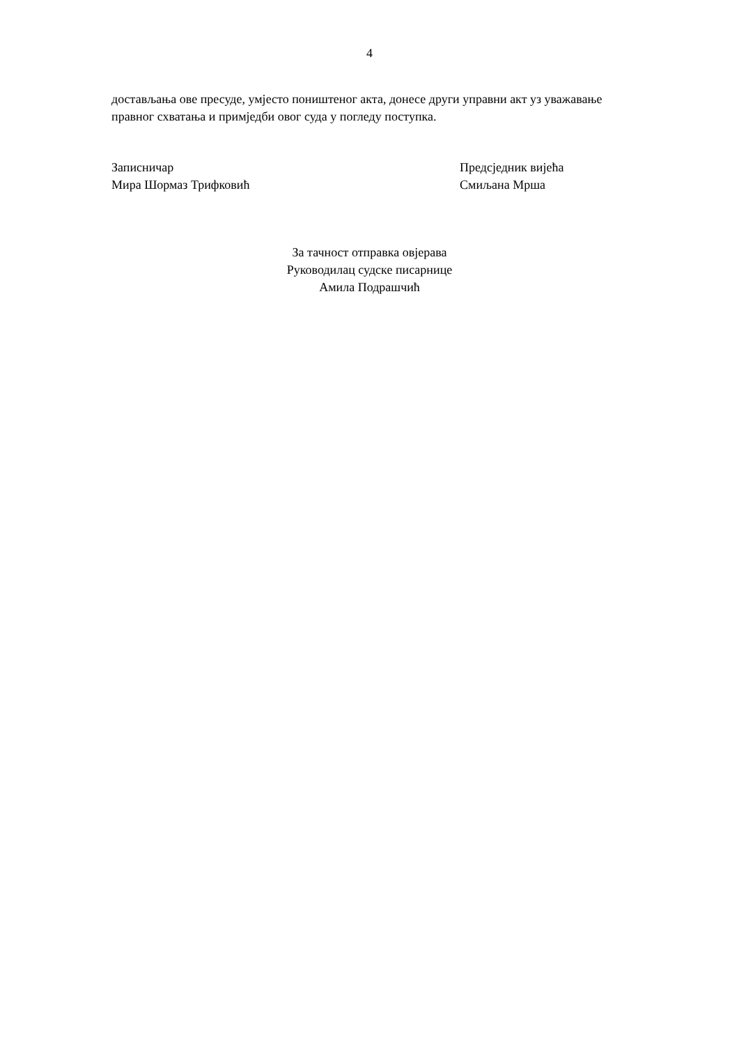4
достављања ове пресуде, умјесто поништеног акта, донесе други управни акт уз уважавање правног схватања и примједби овог суда у погледу поступка.
Записничар
Мира Шормаз Трифковић
Предсједник вијећа
Смиљана Мрша
За тачност отправка овјерава
Руководилац судске писарнице
Амила Подрашчић